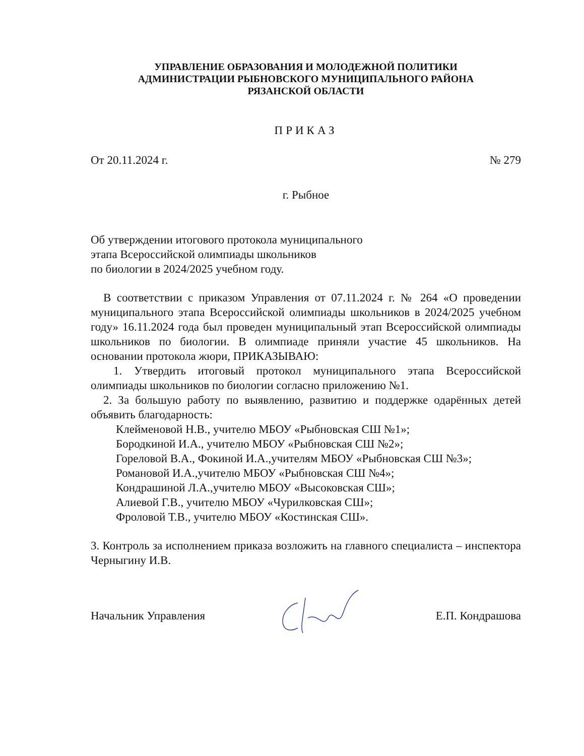УПРАВЛЕНИЕ ОБРАЗОВАНИЯ И МОЛОДЕЖНОЙ ПОЛИТИКИ
АДМИНИСТРАЦИИ РЫБНОВСКОГО МУНИЦИПАЛЬНОГО РАЙОНА
РЯЗАНСКОЙ ОБЛАСТИ
ПРИКАЗ
От 20.11.2024 г. № 279
г. Рыбное
Об утверждении итогового протокола муниципального
этапа Всероссийской олимпиады школьников
по биологии в 2024/2025 учебном году.
В соответствии с приказом Управления от 07.11.2024 г. № 264 «О проведении муниципального этапа Всероссийской олимпиады школьников в 2024/2025 учебном году» 16.11.2024 года был проведен муниципальный этап Всероссийской олимпиады школьников по биологии. В олимпиаде приняли участие 45 школьников. На основании протокола жюри, ПРИКАЗЫВАЮ:
1. Утвердить итоговый протокол муниципального этапа Всероссийской олимпиады школьников по биологии согласно приложению №1.
2. За большую работу по выявлению, развитию и поддержке одарённых детей объявить благодарность:
Клейменовой Н.В., учителю МБОУ «Рыбновская СШ №1»;
Бородкиной И.А., учителю МБОУ «Рыбновская СШ №2»;
Гореловой В.А., Фокиной И.А.,учителям МБОУ «Рыбновская СШ №3»;
Романовой И.А.,учителю МБОУ «Рыбновская СШ №4»;
Кондрашиной Л.А.,учителю МБОУ «Высоковская СШ»;
Алиевой Г.В., учителю МБОУ «Чурилковская СШ»;
Фроловой Т.В., учителю МБОУ «Костинская СШ».
3. Контроль за исполнением приказа возложить на главного специалиста – инспектора Черныгину И.В.
Начальник Управления Е.П. Кондрашова